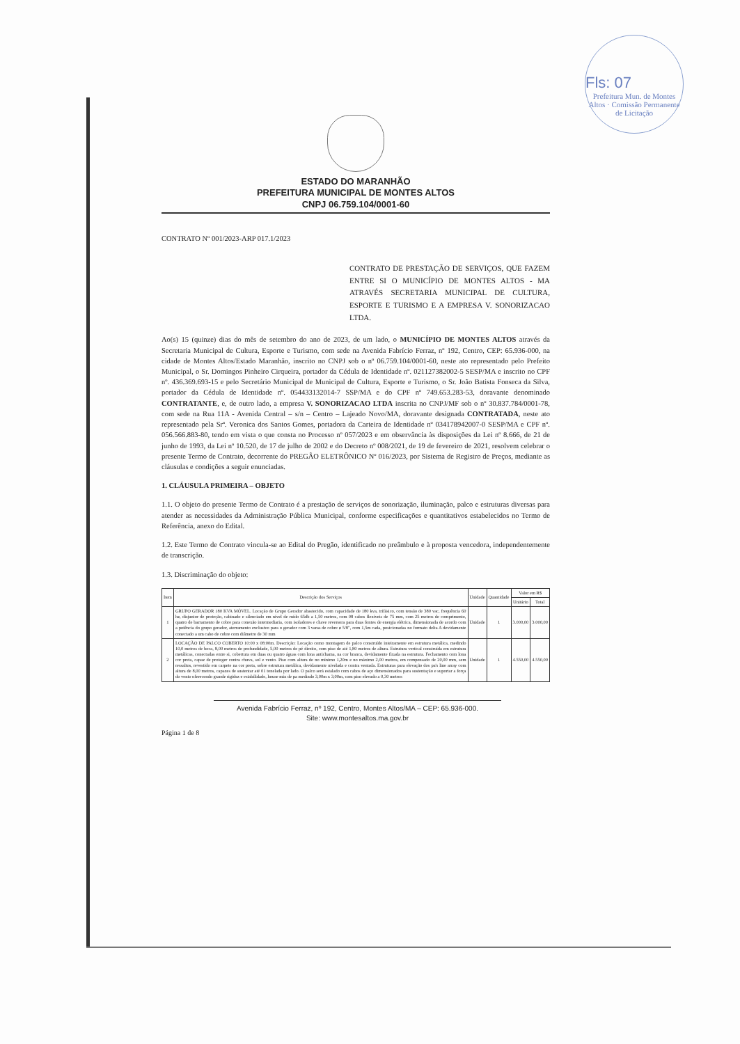Fls: 07
Prefeitura Mun. de Montes Altos · Comissão Permanente de Licitação
ESTADO DO MARANHÃO
PREFEITURA MUNICIPAL DE MONTES ALTOS
CNPJ 06.759.104/0001-60
CONTRATO Nº 001/2023-ARP 017.1/2023
CONTRATO DE PRESTAÇÃO DE SERVIÇOS, QUE FAZEM ENTRE SI O MUNICÍPIO DE MONTES ALTOS - MA ATRAVÉS SECRETARIA MUNICIPAL DE CULTURA, ESPORTE E TURISMO E A EMPRESA V. SONORIZACAO LTDA.
Ao(s) 15 (quinze) dias do mês de setembro do ano de 2023, de um lado, o MUNICÍPIO DE MONTES ALTOS através da Secretaria Municipal de Cultura, Esporte e Turismo, com sede na Avenida Fabrício Ferraz, nº 192, Centro, CEP: 65.936-000, na cidade de Montes Altos/Estado Maranhão, inscrito no CNPJ sob o nº 06.759.104/0001-60, neste ato representado pelo Prefeito Municipal, o Sr. Domingos Pinheiro Cirqueira, portador da Cédula de Identidade nº. 021127382002-5 SESP/MA e inscrito no CPF nº. 436.369.693-15 e pelo Secretário Municipal de Municipal de Cultura, Esporte e Turismo, o Sr. João Batista Fonseca da Silva, portador da Cédula de Identidade nº. 054433132014-7 SSP/MA e do CPF nº 749.653.283-53, doravante denominado CONTRATANTE, e, de outro lado, a empresa V. SONORIZACAO LTDA inscrita no CNPJ/MF sob o nº 30.837.784/0001-78, com sede na Rua 11A - Avenida Central – s/n – Centro – Lajeado Novo/MA, doravante designada CONTRATADA, neste ato representado pela Srª. Veronica dos Santos Gomes, portadora da Carteira de Identidade nº 034178942007-0 SESP/MA e CPF nº. 056.566.883-80, tendo em vista o que consta no Processo nº 057/2023 e em observância às disposições da Lei nº 8.666, de 21 de junho de 1993, da Lei nº 10.520, de 17 de julho de 2002 e do Decreto nº 008/2021, de 19 de fevereiro de 2021, resolvem celebrar o presente Termo de Contrato, decorrente do PREGÃO ELETRÔNICO Nº 016/2023, por Sistema de Registro de Preços, mediante as cláusulas e condições a seguir enunciadas.
1. CLÁUSULA PRIMEIRA – OBJETO
1.1. O objeto do presente Termo de Contrato é a prestação de serviços de sonorização, iluminação, palco e estruturas diversas para atender as necessidades da Administração Pública Municipal, conforme especificações e quantitativos estabelecidos no Termo de Referência, anexo do Edital.
1.2. Este Termo de Contrato vincula-se ao Edital do Pregão, identificado no preâmbulo e à proposta vencedora, independentemente de transcrição.
1.3. Discriminação do objeto:
| Item | Descrição dos Serviços | Unidade | Quantidade | Valor em R$ | |
| --- | --- | --- | --- | --- | --- |
| | | | | Unitário | Total |
| 1 | GRUPO GERADOR 180 KVA MÓVEL. Locação de Grupo Gerador abastecido, com capacidade de 180 kva, trifásico, com tensão de 380 vac, frequência 60 hz, disjuntor de proteção, cabinado e silenciado em nível de ruído 65db a 1,50 metros, com 08 cabos flexíveis de 75 mm, com 25 metros de comprimento, quatro de barramento de cobre para conexão intermediaria, com isoladores e chave reversora para duas fontes de energia elétrica, dimensionada de acordo com a potência do grupo gerador, aterramento exclusivo para o gerador com 3 varas de cobre ø 5/8", com 1,5m cada, posicionadas no formato delta A devidamente conectado a um cabo de cobre com diâmetro de 30 mm | Unidade | 1 | 3.000,00 | 3.000,00 |
| 2 | LOCAÇÃO DE PALCO COBERTO 10:00 x 08:00m. Descrição: Locação como montagem de palco construído inteiramente em estrutura metálica, medindo 10,0 metros de boca, 8,00 metros de profundidade, 5,00 metros de pé direito, com piso de até 1,80 metros de altura. Estrutura vertical construída em estrutura metálicas, conectadas entre si, cobertura em duas ou quatro águas com lona antichama, na cor branca, devidamente fixada na estrutura. Fechamento com lona cor preta, capaz de proteger contra chuva, sol e vento. Piso com altura de no mínimo 1,20m e no máximo 2,00 metros, em compensado de 20,00 mm, sem ressaltos, revestido em carpete na cor preta, sobre estrutura metálica, devidamente nivelada e contra ventada. Estruturas para elevação dos pa's line array com altura de 8,00 metros, capazes de sustentar até 01 tonelada por lado. O palco será estalado com cabos de aço dimensionados para sustentação e suportar a força do vento oferecendo grande rigidez e estabilidade, house mix de pa medindo 3,00m x 3,00m, com piso elevado a 0,30 metros | Unidade | 1 | 4.550,00 | 4.550,00 |
Avenida Fabrício Ferraz, nº 192, Centro, Montes Altos/MA – CEP: 65.936-000.
Site: www.montesaltos.ma.gov.br
Página 1 de 8